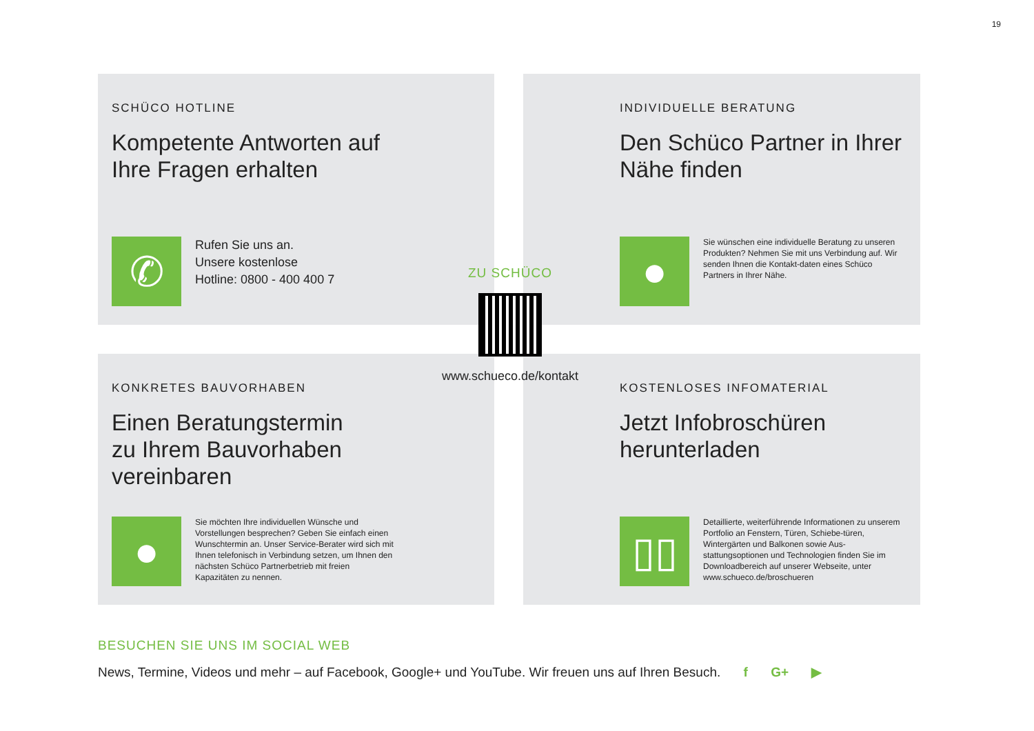19
SCHÜCO HOTLINE
Kompetente Antworten auf
Ihre Fragen erhalten
✆
Rufen Sie uns an.
Unsere kostenlose
Hotline: 0800 - 400 400 7
INDIVIDUELLE BERATUNG
Den Schüco Partner in Ihrer
Nähe finden
●
Sie wünschen eine individuelle Beratung zu unseren Produkten? Nehmen Sie mit uns Verbindung auf. Wir senden Ihnen die Kontakt-daten eines Schüco Partners in Ihrer Nähe.
KONKRETES BAUVORHABEN
Einen Beratungstermin
zu Ihrem Bauvorhaben
vereinbaren
●
Sie möchten Ihre individuellen Wünsche und Vorstellungen besprechen? Geben Sie einfach einen Wunschtermin an. Unser Service-Berater wird sich mit Ihnen telefonisch in Verbindung setzen, um Ihnen den nächsten Schüco Partnerbetrieb mit freien Kapazitäten zu nennen.
KOSTENLOSES INFOMATERIAL
Jetzt Infobroschüren
herunterladen
▯▯
Detaillierte, weiterführende Informationen zu unserem Portfolio an Fenstern, Türen, Schiebe-türen, Wintergärten und Balkonen sowie Aus-stattungsoptionen und Technologien finden Sie im Downloadbereich auf unserer Webseite, unter www.schueco.de/broschueren
ZU SCHÜCO
www.schueco.de/kontakt
BESUCHEN SIE UNS IM SOCIAL WEB
News, Termine, Videos und mehr – auf Facebook, Google+ und YouTube. Wir freuen uns auf Ihren Besuch. f G+ ▶